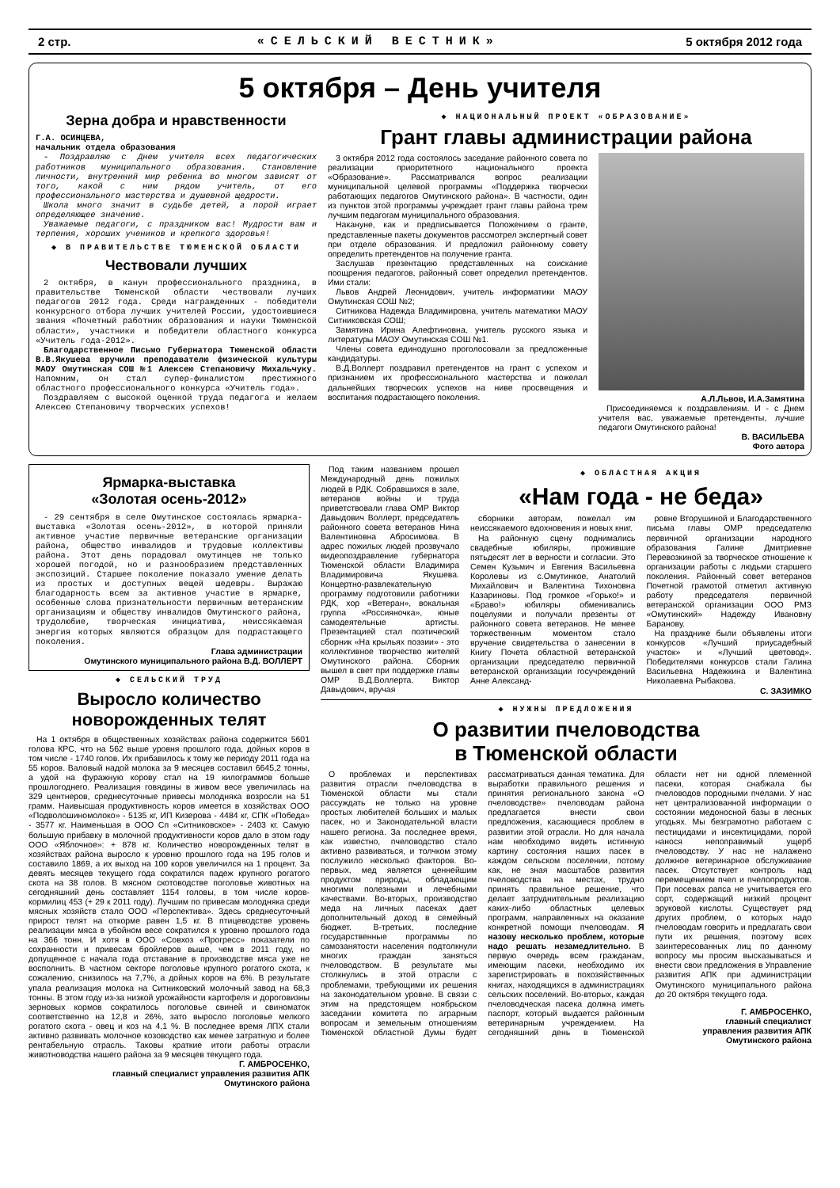2 стр. «СЕЛЬСКИЙ ВЕСТНИК» 5 октября 2012 года
5 октября – День учителя
Зерна добра и нравственности
Г.А. ОСИНЦЕВА,
начальник отдела образования
- Поздравляю с Днем учителя всех педагогических работников муниципального образования. Становление личности, внутренний мир ребенка во многом зависят от того, какой с ним рядом учитель, от его профессионального мастерства и душевной щедрости.
Школа много значит в судьбе детей, а порой играет определяющее значение.
Уважаемые педагоги, с праздником вас! Мудрости вам и терпения, хороших учеников и крепкого здоровья!
◆ В ПРАВИТЕЛЬСТВЕ ТЮМЕНСКОЙ ОБЛАСТИ
Чествовали лучших
2 октября, в канун профессионального праздника, в правительстве Тюменской области чествовали лучших педагогов 2012 года. Среди награжденных - победители конкурсного отбора лучших учителей России, удостоившиеся звания «Почетный работник образования и науки Тюменской области», участники и победители областного конкурса «Учитель года-2012».
Благодарственное Письмо Губернатора Тюменской области В.В.Якушева вручили преподавателю физической культуры МАОУ Омутинская СОШ №1 Алексею Степановичу Михальчуку. Напомним, он стал супер-финалистом престижного областного профессионального конкурса «Учитель года».
Поздравляем с высокой оценкой труда педагога и желаем Алексею Степановичу творческих успехов!
◆ НАЦИОНАЛЬНЫЙ ПРОЕКТ «ОБРАЗОВАНИЕ»
Грант главы администрации района
3 октября 2012 года состоялось заседание районного совета по реализации приоритетного национального проекта «Образование». Рассматривался вопрос реализации муниципальной целевой программы «Поддержка творчески работающих педагогов Омутинского района». В частности, один из пунктов этой программы учреждает грант главы района трем лучшим педагогам муниципального образования.
Накануне, как и предписывается Положением о гранте, представленные пакеты документов рассмотрел экспертный совет при отделе образования. И предложил районному совету определить претендентов на получение гранта.
Заслушав презентацию представленных на соискание поощрения педагогов, районный совет определил претендентов. Ими стали:
Львов Андрей Леонидович, учитель информатики МАОУ Омутинская СОШ №2;
Ситникова Надежда Владимировна, учитель математики МАОУ Ситниковская СОШ;
Замятина Ирина Алефтиновна, учитель русского языка и литературы МАОУ Омутинская СОШ №1.
Члены совета единодушно проголосовали за предложенные кандидатуры.
В.Д.Воллерт поздравил претендентов на грант с успехом и признанием их профессионального мастерства и пожелал дальнейших творческих успехов на ниве просвещения и воспитания подрастающего поколения.
А.Л.Львов, И.А.Замятина
Присоединяемся к поздравлениям. И - с Днем учителя вас, уважаемые претенденты, лучшие педагоги Омутинского района!
В. ВАСИЛЬЕВА
Фото автора
Ярмарка-выставка
«Золотая осень-2012»
- 29 сентября в селе Омутинское состоялась ярмарка-выставка «Золотая осень-2012», в которой приняли активное участие первичные ветеранские организации района, общество инвалидов и трудовые коллективы района. Этот день порадовал омутинцев не только хорошей погодой, но и разнообразием представленных экспозиций. Старшее поколение показало умение делать из простых и доступных вещей шедевры. Выражаю благодарность всем за активное участие в ярмарке, особенные слова признательности первичным ветеранским организациям и обществу инвалидов Омутинского района, трудолюбие, творческая инициатива, неиссякаемая энергия которых являются образцом для подрастающего поколения.
Глава администрации
Омутинского муниципального района В.Д. ВОЛЛЕРТ
◆ СЕЛЬСКИЙ ТРУД
Выросло количество
новорожденных телят
На 1 октября в общественных хозяйствах района содержится 5601 голова КРС, что на 562 выше уровня прошлого года, дойных коров в том числе - 1740 голов. Их прибавилось к тому же периоду 2011 года на 55 коров. Валовый надой молока за 9 месяцев составил 6645,2 тонны, а удой на фуражную корову стал на 19 килограммов больше прошлогоднего. Реализация говядины в живом весе увеличилась на 329 центнеров, среднесуточные привесы молодняка возросли на 51 грамм. Наивысшая продуктивность коров имеется в хозяйствах ООО «Подволошиномолоко» - 5135 кг, ИП Кизерова - 4484 кг, СПК «Победа» - 3577 кг. Наименьшая в ООО Сп «Ситниковское» - 2403 кг. Самую большую прибавку в молочной продуктивности коров дало в этом году ООО «Яблочное»: + 878 кг. Количество новорожденных телят в хозяйствах района выросло к уровню прошлого года на 195 голов и составило 1869, а их выход на 100 коров увеличился на 1 процент. За девять месяцев текущего года сократился падеж крупного рогатого скота на 38 голов. В мясном скотоводстве поголовье животных на сегодняшний день составляет 1154 головы, в том числе коров-кормилиц 453 (+ 29 к 2011 году). Лучшим по привесам молодняка среди мясных хозяйств стало ООО «Перспектива». Здесь среднесуточный прирост телят на откорме равен 1,5 кг. В птицеводстве уровень реализации мяса в убойном весе сократился к уровню прошлого года на 366 тонн. И хотя в ООО «Совхоз «Прогресс» показатели по сохранности и привесам бройлеров выше, чем в 2011 году, но допущенное с начала года отставание в производстве мяса уже не восполнить. В частном секторе поголовье крупного рогатого скота, к сожалению, снизилось на 7,7%, а дойных коров на 6%. В результате упала реализация молока на Ситниковский молочный завод на 68,3 тонны. В этом году из-за низкой урожайности картофеля и дороговизны зерновых кормов сократилось поголовье свиней и свиноматок соответственно на 12,8 и 26%, зато выросло поголовье мелкого рогатого скота - овец и коз на 4,1 %. В последнее время ЛПХ стали активно развивать молочное козоводство как менее затратную и более рентабельную отрасль. Таковы краткие итоги работы отрасли животноводства нашего района за 9 месяцев текущего года.
Г. АМБРОСЕНКО,
главный специалист управления развития АПК
Омутинского района
Под таким названием прошел Международный день пожилых людей в РДК. Собравшихся в зале, ветеранов войны и труда приветствовали глава ОМР Виктор Давыдович Воллерт, председатель районного совета ветеранов Нина Валентиновна Абросимова. В адрес пожилых людей прозвучало видеопоздравление губернатора Тюменской области Владимира Владимировича Якушева. Концертно-развлекательную программу подготовили работники РДК, хор «Ветеран», вокальная группа «Россияночка», юные самодеятельные артисты. Презентацией стал поэтический сборник «На крыльях поэзии» - это коллективное творчество жителей Омутинского района. Сборник вышел в свет при поддержке главы ОМР В.Д.Воллерта. Виктор Давыдович, вручая
◆ ОБЛАСТНАЯ АКЦИЯ
«Нам года - не беда»
сборники авторам, пожелал им неиссякаемого вдохновения и новых книг.
На районную сцену поднимались свадебные юбиляры, прожившие пятьдесят лет в верности и согласии. Это Семен Кузьмич и Евгения Васильевна Королевы из с.Омутинкое, Анатолий Михайлович и Валентина Тихоновна Казариновы. Под громкое «Горько!» и «Браво!» юбиляры обменивались поцелуями и получали презенты от районного совета ветеранов. Не менее торжественным моментом стало вручение свидетельства о занесении в Книгу Почета областной ветеранской организации председателю первичной ветеранской организации госучреждений Анне Александ-
ровне Вторушиной и Благодарственного письма главы ОМР председателю первичной организации народного образования Галине Дмитриевне Перевозкиной за творческое отношение к организации работы с людьми старшего поколения. Районный совет ветеранов Почетной грамотой отметил активную работу председателя первичной ветеранской организации ООО РМЗ «Омутинский» Надежду Ивановну Баранову.
На празднике были объявлены итоги конкурсов «Лучший приусадебный участок» и «Лучший цветовод». Победителями конкурсов стали Галина Васильевна Надежкина и Валентина Николаевна Рыбакова.
С. ЗАЗИМКО
◆ НУЖНЫ ПРЕДЛОЖЕНИЯ
О развитии пчеловодства
в Тюменской области
О проблемах и перспективах развития отрасли пчеловодства в Тюменской области мы стали рассуждать не только на уровне простых любителей больших и малых пасек, но и Законодательной власти нашего региона. За последнее время, как известно, пчеловодство стало активно развиваться, и толчком этому послужило несколько факторов. Во-первых, мед является ценнейшим продуктом природы, обладающим многими полезными и лечебными качествами. Во-вторых, производство меда на личных пасеках дает дополнительный доход в семейный бюджет. В-третьих, последние государственные программы по самозанятости населения подтолкнули многих граждан заняться пчеловодством. В результате мы столкнулись в этой отрасли с проблемами, требующими их решения на законодательном уровне. В связи с этим на предстоящем ноябрьском заседании комитета по аграрным вопросам и земельным отношениям Тюменской областной Думы будет рассматриваться данная тематика. Для выработки правильного решения и принятия регионального закона «О пчеловодстве» пчеловодам района предлагается внести свои предложения, касающиеся проблем в развитии этой отрасли. Но для начала нам необходимо видеть истинную картину состояния наших пасек в каждом сельском поселении, потому как, не зная масштабов развития пчеловодства на местах, трудно принять правильное решение, что делает затруднительным реализацию каких-либо областных целевых программ, направленных на оказание конкретной помощи пчеловодам. Я назову несколько проблем, которые надо решать незамедлительно. В первую очередь всем гражданам, имеющим пасеки, необходимо их зарегистрировать в похозяйственных книгах, находящихся в администрациях сельских поселений. Во-вторых, каждая пчеловодческая пасека должна иметь паспорт, который выдается районным ветеринарным учреждением. На сегодняшний день в Тюменской области нет ни одной племенной пасеки, которая снабжала бы пчеловодов породными пчелами. У нас нет централизованной информации о состоянии медоносной базы в лесных угодьях. Мы безграмотно работаем с пестицидами и инсектицидами, порой нанося непоправимый ущерб пчеловодству. У нас не налажено должное ветеринарное обслуживание пасек. Отсутствует контроль над перемещением пчел и пчелопродуктов. При посевах рапса не учитывается его сорт, содержащий низкий процент эруковой кислоты. Существует ряд других проблем, о которых надо пчеловодам говорить и предлагать свои пути их решения, поэтому всех заинтересованных лиц по данному вопросу мы просим высказываться и внести свои предложения в Управление развития АПК при администрации Омутинского муниципального района до 20 октября текущего года.
Г. АМБРОСЕНКО,
главный специалист
управления развития АПК
Омутинского района